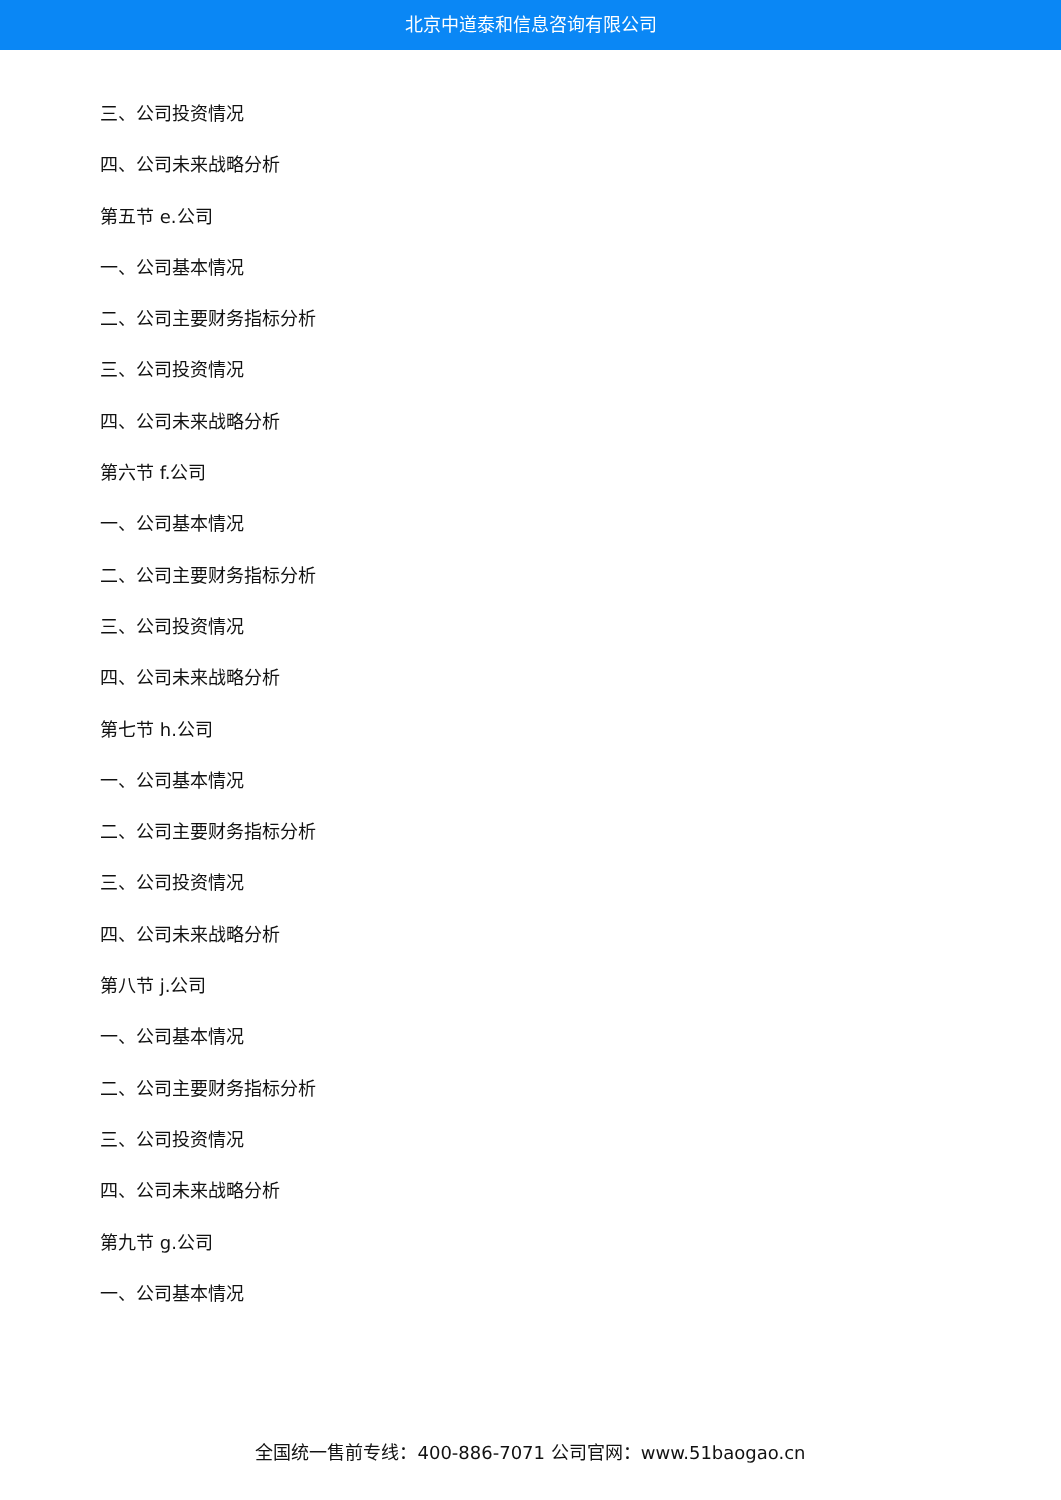北京中道泰和信息咨询有限公司
三、公司投资情况
四、公司未来战略分析
第五节 e.公司
一、公司基本情况
二、公司主要财务指标分析
三、公司投资情况
四、公司未来战略分析
第六节 f.公司
一、公司基本情况
二、公司主要财务指标分析
三、公司投资情况
四、公司未来战略分析
第七节 h.公司
一、公司基本情况
二、公司主要财务指标分析
三、公司投资情况
四、公司未来战略分析
第八节 j.公司
一、公司基本情况
二、公司主要财务指标分析
三、公司投资情况
四、公司未来战略分析
第九节 g.公司
一、公司基本情况
全国统一售前专线：400-886-7071 公司官网：www.51baogao.cn